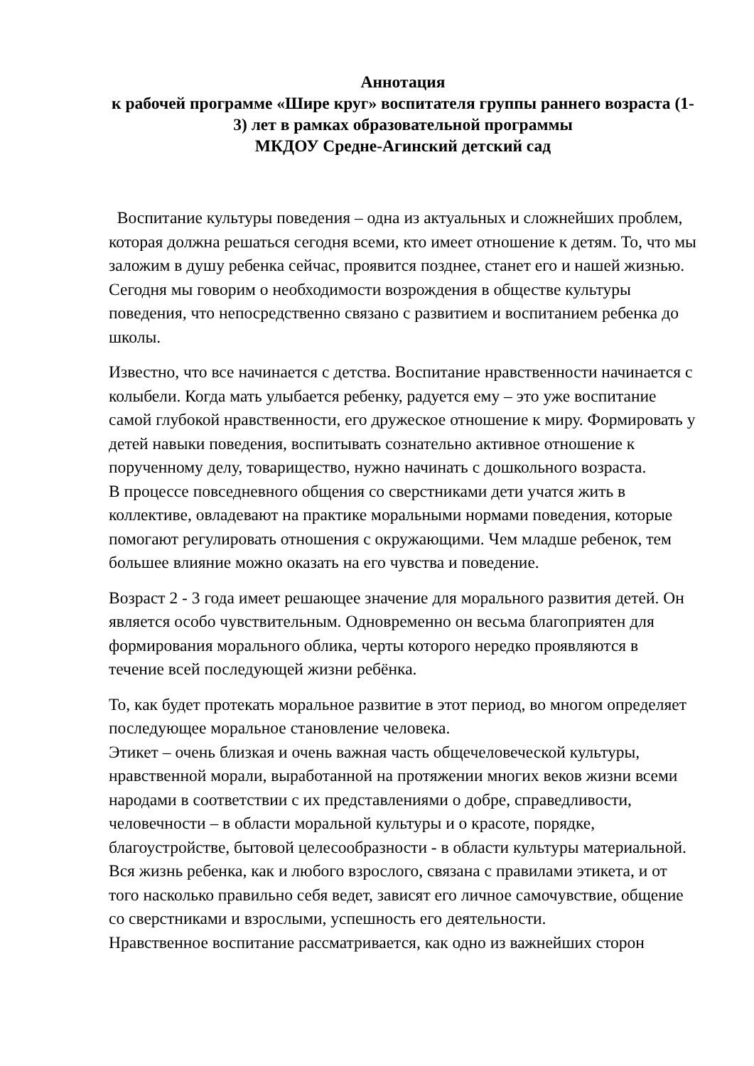Аннотация
к рабочей программе «Шире круг» воспитателя группы раннего возраста (1-3) лет в рамках образовательной программы
МКДОУ Средне-Агинский детский сад
Воспитание культуры поведения – одна из актуальных и сложнейших проблем, которая должна решаться сегодня всеми, кто имеет отношение к детям. То, что мы заложим в душу ребенка сейчас, проявится позднее, станет его и нашей жизнью. Сегодня мы говорим о необходимости возрождения в обществе культуры поведения, что непосредственно связано с развитием и воспитанием ребенка до школы.
Известно, что все начинается с детства. Воспитание нравственности начинается с колыбели. Когда мать улыбается ребенку, радуется ему – это уже воспитание самой глубокой нравственности, его дружеское отношение к миру. Формировать у детей навыки поведения, воспитывать сознательно активное отношение к порученному делу, товарищество, нужно начинать с дошкольного возраста.
В процессе повседневного общения со сверстниками дети учатся жить в коллективе, овладевают на практике моральными нормами поведения, которые помогают регулировать отношения с окружающими. Чем младше ребенок, тем большее влияние можно оказать на его чувства и поведение.
Возраст 2 - 3 года имеет решающее значение для морального развития детей. Он является особо чувствительным. Одновременно он весьма благоприятен для формирования морального облика, черты которого нередко проявляются в течение всей последующей жизни ребёнка.
То, как будет протекать моральное развитие в этот период, во многом определяет последующее моральное становление человека.
Этикет – очень близкая и очень важная часть общечеловеческой культуры, нравственной морали, выработанной на протяжении многих веков жизни всеми народами в соответствии с их представлениями о добре, справедливости, человечности – в области моральной культуры и о красоте, порядке, благоустройстве, бытовой целесообразности - в области культуры материальной.
Вся жизнь ребенка, как и любого взрослого, связана с правилами этикета, и от того насколько правильно себя ведет, зависят его личное самочувствие, общение со сверстниками и взрослыми, успешность его деятельности.
Нравственное воспитание рассматривается, как одно из важнейших сторон